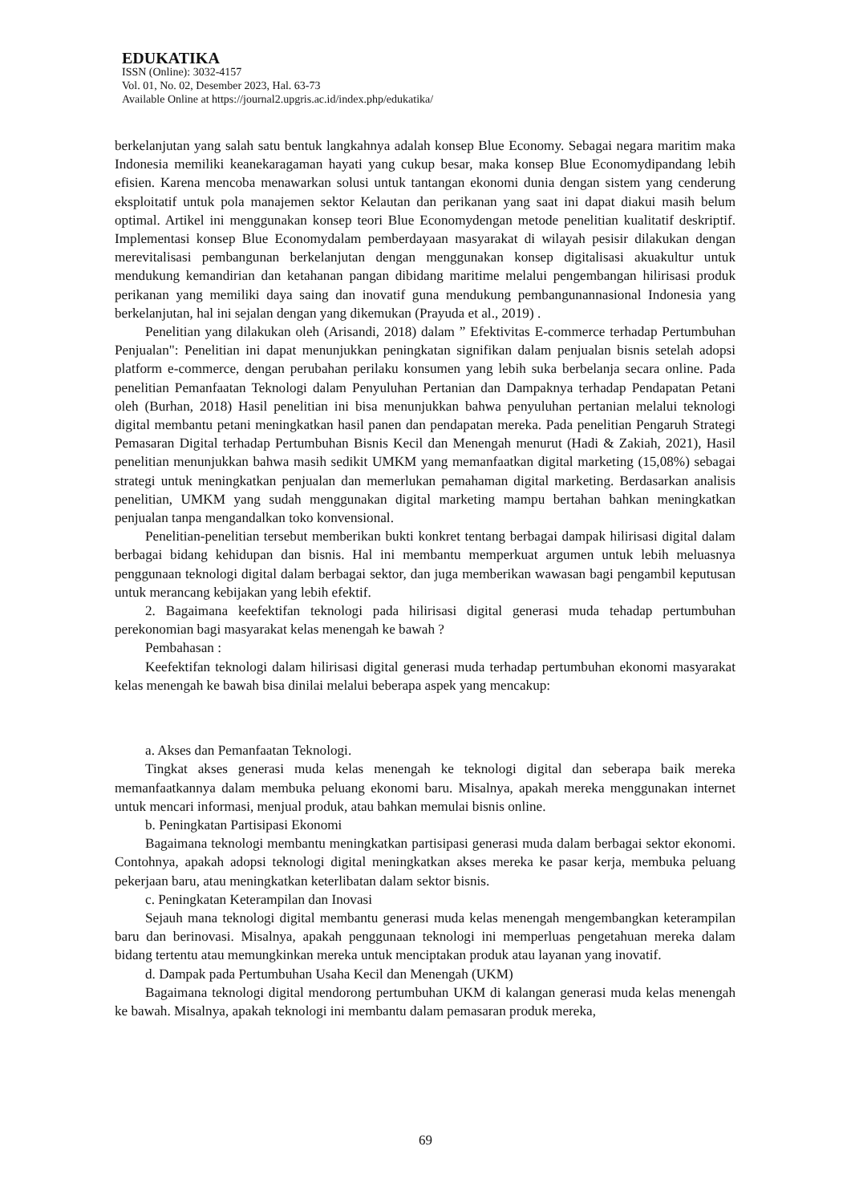EDUKATIKA
ISSN (Online): 3032-4157
Vol. 01, No. 02, Desember 2023, Hal. 63-73
Available Online at https://journal2.upgris.ac.id/index.php/edukatika/
berkelanjutan yang salah satu bentuk langkahnya adalah konsep Blue Economy. Sebagai negara maritim maka Indonesia memiliki keanekaragaman hayati yang cukup besar, maka konsep Blue Economydipandang lebih efisien. Karena mencoba menawarkan solusi untuk tantangan ekonomi dunia dengan sistem yang cenderung eksploitatif untuk pola manajemen sektor Kelautan dan perikanan yang saat ini dapat diakui masih belum optimal. Artikel ini menggunakan konsep teori Blue Economydengan metode penelitian kualitatif deskriptif. Implementasi konsep Blue Economydalam pemberdayaan masyarakat di wilayah pesisir dilakukan dengan merevitalisasi pembangunan berkelanjutan dengan menggunakan konsep digitalisasi akuakultur untuk mendukung kemandirian dan ketahanan pangan dibidang maritime melalui pengembangan hilirisasi produk perikanan yang memiliki daya saing dan inovatif guna mendukung pembangunannasional Indonesia yang berkelanjutan, hal ini sejalan dengan yang dikemukan (Prayuda et al., 2019) .
Penelitian yang dilakukan oleh (Arisandi, 2018) dalam ” Efektivitas E-commerce terhadap Pertumbuhan Penjualan": Penelitian ini dapat menunjukkan peningkatan signifikan dalam penjualan bisnis setelah adopsi platform e-commerce, dengan perubahan perilaku konsumen yang lebih suka berbelanja secara online. Pada penelitian Pemanfaatan Teknologi dalam Penyuluhan Pertanian dan Dampaknya terhadap Pendapatan Petani oleh (Burhan, 2018) Hasil penelitian ini bisa menunjukkan bahwa penyuluhan pertanian melalui teknologi digital membantu petani meningkatkan hasil panen dan pendapatan mereka. Pada penelitian Pengaruh Strategi Pemasaran Digital terhadap Pertumbuhan Bisnis Kecil dan Menengah menurut (Hadi & Zakiah, 2021), Hasil penelitian menunjukkan bahwa masih sedikit UMKM yang memanfaatkan digital marketing (15,08%) sebagai strategi untuk meningkatkan penjualan dan memerlukan pemahaman digital marketing. Berdasarkan analisis penelitian, UMKM yang sudah menggunakan digital marketing mampu bertahan bahkan meningkatkan penjualan tanpa mengandalkan toko konvensional.
Penelitian-penelitian tersebut memberikan bukti konkret tentang berbagai dampak hilirisasi digital dalam berbagai bidang kehidupan dan bisnis. Hal ini membantu memperkuat argumen untuk lebih meluasnya penggunaan teknologi digital dalam berbagai sektor, dan juga memberikan wawasan bagi pengambil keputusan untuk merancang kebijakan yang lebih efektif.
2. Bagaimana keefektifan teknologi pada hilirisasi digital generasi muda tehadap pertumbuhan perekonomian bagi masyarakat kelas menengah ke bawah ?
Pembahasan :
Keefektifan teknologi dalam hilirisasi digital generasi muda terhadap pertumbuhan ekonomi masyarakat kelas menengah ke bawah bisa dinilai melalui beberapa aspek yang mencakup:
a. Akses dan Pemanfaatan Teknologi.
Tingkat akses generasi muda kelas menengah ke teknologi digital dan seberapa baik mereka memanfaatkannya dalam membuka peluang ekonomi baru. Misalnya, apakah mereka menggunakan internet untuk mencari informasi, menjual produk, atau bahkan memulai bisnis online.
b. Peningkatan Partisipasi Ekonomi
Bagaimana teknologi membantu meningkatkan partisipasi generasi muda dalam berbagai sektor ekonomi. Contohnya, apakah adopsi teknologi digital meningkatkan akses mereka ke pasar kerja, membuka peluang pekerjaan baru, atau meningkatkan keterlibatan dalam sektor bisnis.
c. Peningkatan Keterampilan dan Inovasi
Sejauh mana teknologi digital membantu generasi muda kelas menengah mengembangkan keterampilan baru dan berinovasi. Misalnya, apakah penggunaan teknologi ini memperluas pengetahuan mereka dalam bidang tertentu atau memungkinkan mereka untuk menciptakan produk atau layanan yang inovatif.
d. Dampak pada Pertumbuhan Usaha Kecil dan Menengah (UKM)
Bagaimana teknologi digital mendorong pertumbuhan UKM di kalangan generasi muda kelas menengah ke bawah. Misalnya, apakah teknologi ini membantu dalam pemasaran produk mereka,
69